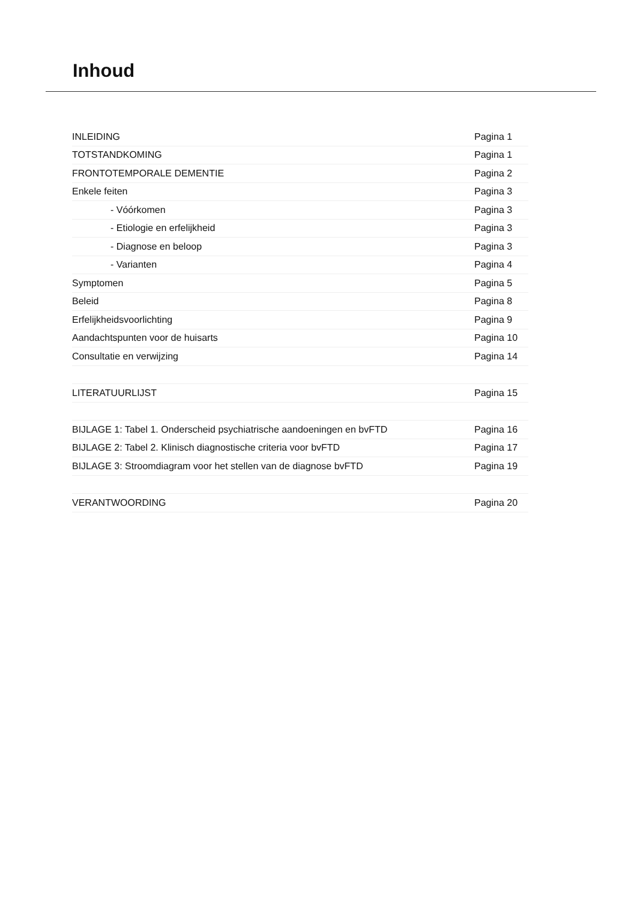Inhoud
| INLEIDING | Pagina 1 |
| TOTSTANDKOMING | Pagina 1 |
| FRONTOTEMPORALE DEMENTIE | Pagina 2 |
| Enkele feiten | Pagina 3 |
| - Vóórkomen | Pagina 3 |
| - Etiologie en erfelijkheid | Pagina 3 |
| - Diagnose en beloop | Pagina 3 |
| - Varianten | Pagina 4 |
| Symptomen | Pagina 5 |
| Beleid | Pagina 8 |
| Erfelijkheidsvoorlichting | Pagina 9 |
| Aandachtspunten voor de huisarts | Pagina 10 |
| Consultatie en verwijzing | Pagina 14 |
| LITERATUURLIJST | Pagina 15 |
| BIJLAGE 1: Tabel 1. Onderscheid psychiatrische aandoeningen en bvFTD | Pagina 16 |
| BIJLAGE 2: Tabel 2. Klinisch diagnostische criteria voor bvFTD | Pagina 17 |
| BIJLAGE 3: Stroomdiagram voor het stellen van de diagnose bvFTD | Pagina 19 |
| VERANTWOORDING | Pagina 20 |